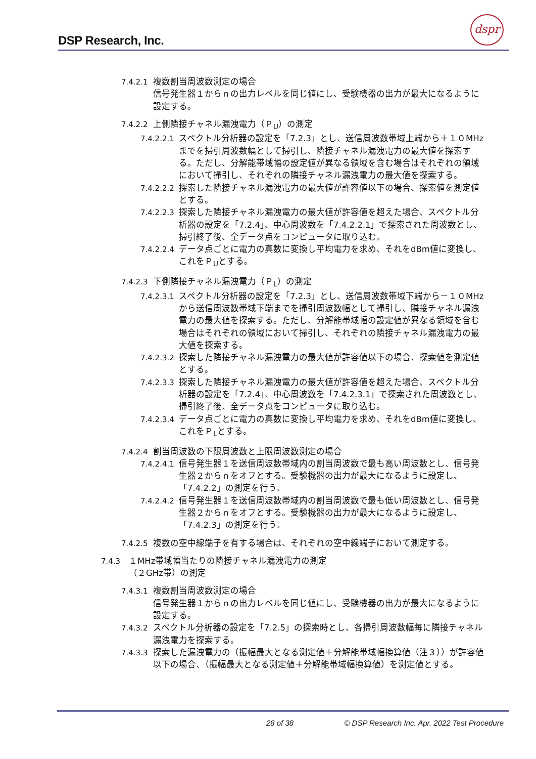DSP Research, Inc.
dspr
7.4.2.1 複数割当周波数測定の場合
信号発生器１からｎの出力レベルを同じ値にし、受験機器の出力が最大になるように設定する。
7.4.2.2 上側隣接チャネル漏洩電力（Ｐ<sub>U</sub>）の測定
7.4.2.2.1 スペクトル分析器の設定を「7.2.3」とし、送信周波数帯域上端から＋１０MHzまでを掃引周波数幅として掃引し、隣接チャネル漏洩電力の最大値を探索する。ただし、分解能帯域幅の設定値が異なる領域を含む場合はそれぞれの領域において掃引し、それぞれの隣接チャネル漏洩電力の最大値を探索する。
7.4.2.2.2 探索した隣接チャネル漏洩電力の最大値が許容値以下の場合、探索値を測定値とする。
7.4.2.2.3 探索した隣接チャネル漏洩電力の最大値が許容値を超えた場合、スペクトル分析器の設定を「7.2.4」、中心周波数を「7.4.2.2.1」で探索された周波数とし、掃引終了後、全データ点をコンピュータに取り込む。
7.4.2.2.4 データ点ごとに電力の真数に変換し平均電力を求め、それをdBm値に変換し、これをＰ<sub>U</sub>とする。
7.4.2.3 下側隣接チャネル漏洩電力（Ｐ<sub>L</sub>）の測定
7.4.2.3.1 スペクトル分析器の設定を「7.2.3」とし、送信周波数帯域下端から－１０MHzから送信周波数帯域下端までを掃引周波数幅として掃引し、隣接チャネル漏洩電力の最大値を探索する。ただし、分解能帯域幅の設定値が異なる領域を含む場合はそれぞれの領域において掃引し、それぞれの隣接チャネル漏洩電力の最大値を探索する。
7.4.2.3.2 探索した隣接チャネル漏洩電力の最大値が許容値以下の場合、探索値を測定値とする。
7.4.2.3.3 探索した隣接チャネル漏洩電力の最大値が許容値を超えた場合、スペクトル分析器の設定を「7.2.4」、中心周波数を「7.4.2.3.1」で探索された周波数とし、掃引終了後、全データ点をコンピュータに取り込む。
7.4.2.3.4 データ点ごとに電力の真数に変換し平均電力を求め、それをdBm値に変換し、これをＰ<sub>L</sub>とする。
7.4.2.4 割当周波数の下限周波数と上限周波数測定の場合
7.4.2.4.1 信号発生器１を送信周波数帯域内の割当周波数で最も高い周波数とし、信号発生器２からｎをオフとする。受験機器の出力が最大になるように設定し、「7.4.2.2」の測定を行う。
7.4.2.4.2 信号発生器１を送信周波数帯域内の割当周波数で最も低い周波数とし、信号発生器２からｎをオフとする。受験機器の出力が最大になるように設定し、「7.4.2.3」の測定を行う。
7.4.2.5 複数の空中線端子を有する場合は、それぞれの空中線端子において測定する。
7.4.3 １MHz帯域幅当たりの隣接チャネル漏洩電力の測定
（２GHz帯）の測定
7.4.3.1 複数割当周波数測定の場合
信号発生器１からｎの出力レベルを同じ値にし、受験機器の出力が最大になるように設定する。
7.4.3.2 スペクトル分析器の設定を「7.2.5」の探索時とし、各掃引周波数幅毎に隣接チャネル漏洩電力を探索する。
7.4.3.3 探索した漏洩電力の（振幅最大となる測定値＋分解能帯域幅換算値（注３））が許容値以下の場合、（振幅最大となる測定値＋分解能帯域幅換算値）を測定値とする。
28 of 38 © DSP Research Inc. Apr. 2022 Test Procedure